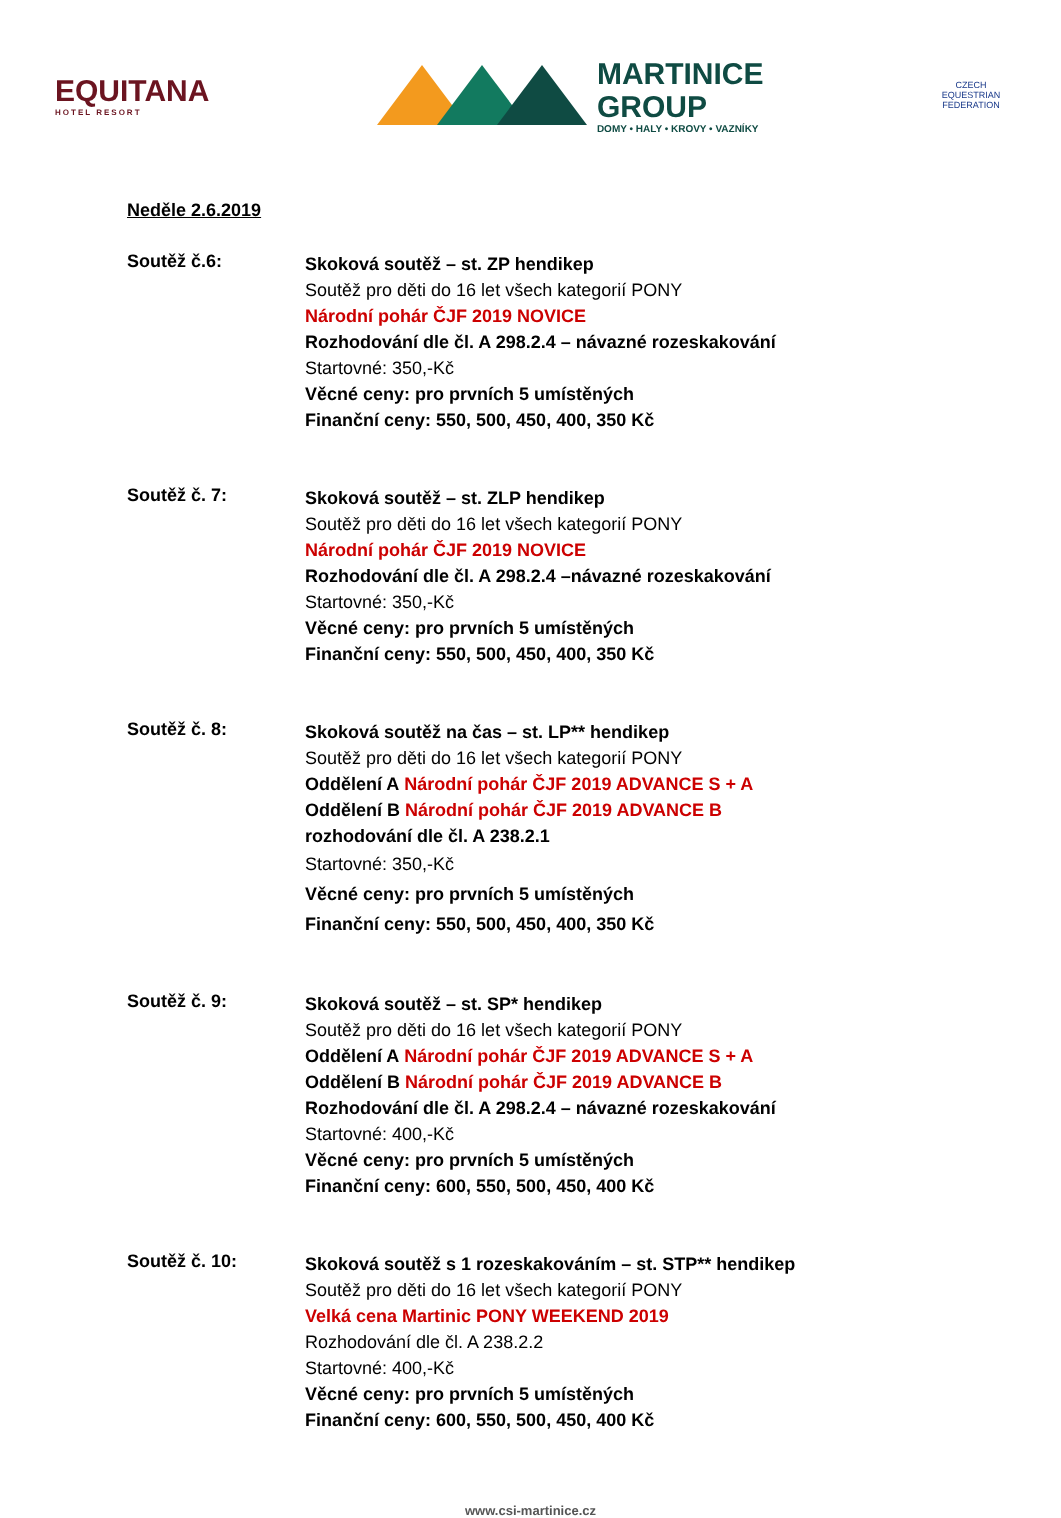EQUITANA
HOTEL RESORT
MARTINICE
GROUP
DOMY • HALY • KROVY • VAZNÍKY
CZECH EQUESTRIAN FEDERATION
Neděle 2.6.2019
Soutěž č.6:
Skoková soutěž – st. ZP hendikep
Soutěž pro děti do 16 let všech kategorií PONY
Národní pohár ČJF 2019 NOVICE
Rozhodování dle čl. A 298.2.4 – návazné rozeskakování
Startovné: 350,-Kč
Věcné ceny: pro prvních 5 umístěných
Finanční ceny: 550, 500, 450, 400, 350 Kč
Soutěž č. 7:
Skoková soutěž – st. ZLP hendikep
Soutěž pro děti do 16 let všech kategorií PONY
Národní pohár ČJF 2019 NOVICE
Rozhodování dle čl. A 298.2.4 –návazné rozeskakování
Startovné: 350,-Kč
Věcné ceny: pro prvních 5 umístěných
Finanční ceny: 550, 500, 450, 400, 350 Kč
Soutěž č. 8:
Skoková soutěž na čas – st. LP** hendikep
Soutěž pro děti do 16 let všech kategorií PONY
Oddělení A Národní pohár ČJF 2019 ADVANCE S + A
Oddělení B Národní pohár ČJF 2019 ADVANCE B
rozhodování dle čl. A 238.2.1
Startovné: 350,-Kč
Věcné ceny: pro prvních 5 umístěných
Finanční ceny: 550, 500, 450, 400, 350 Kč
Soutěž č. 9:
Skoková soutěž – st. SP* hendikep
Soutěž pro děti do 16 let všech kategorií PONY
Oddělení A Národní pohár ČJF 2019 ADVANCE S + A
Oddělení B Národní pohár ČJF 2019 ADVANCE B
Rozhodování dle čl. A 298.2.4 – návazné rozeskakování
Startovné: 400,-Kč
Věcné ceny: pro prvních 5 umístěných
Finanční ceny: 600, 550, 500, 450, 400 Kč
Soutěž č. 10:
Skoková soutěž s 1 rozeskakováním – st. STP** hendikep
Soutěž pro děti do 16 let všech kategorií PONY
Velká cena Martinic PONY WEEKEND 2019
Rozhodování dle čl. A 238.2.2
Startovné: 400,-Kč
Věcné ceny: pro prvních 5 umístěných
Finanční ceny: 600, 550, 500, 450, 400 Kč
www.csi-martinice.cz